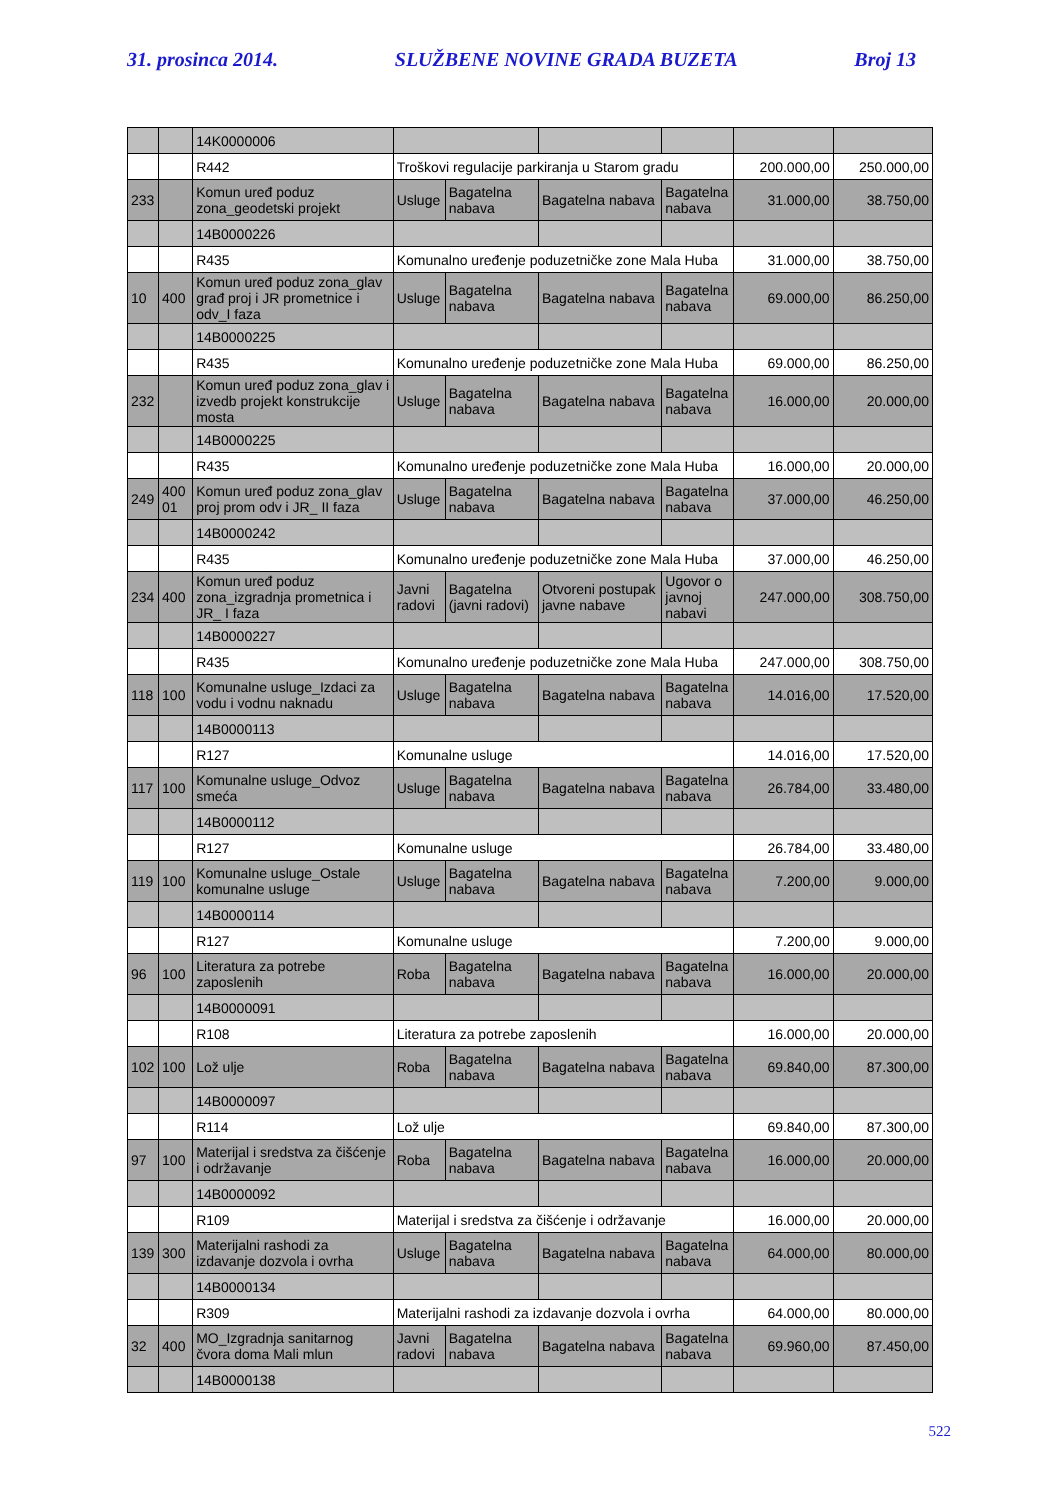31. prosinca 2014. SLUŽBENE NOVINE GRADA BUZETA Broj 13
| | | 14K0000006 | | | | | | |
| | | R442 | Troškovi regulacije parkiranja u Starom gradu | | | | 200.000,00 | 250.000,00 |
| 233 | | Komun uređ poduz zona_geodetski projekt | Usluge | Bagatelna nabava | Bagatelna nabava | Bagatelna nabava | 31.000,00 | 38.750,00 |
| | | 14B0000226 | | | | | | |
| | | R435 | Komunalno uređenje poduzetničke zone Mala Huba | | | | 31.000,00 | 38.750,00 |
| 10 | 400 | Komun uređ poduz zona_glav građ proj i JR prometnice i odv_I faza | Usluge | Bagatelna nabava | Bagatelna nabava | Bagatelna nabava | 69.000,00 | 86.250,00 |
| | | 14B0000225 | | | | | | |
| | | R435 | Komunalno uređenje poduzetničke zone Mala Huba | | | | 69.000,00 | 86.250,00 |
| 232 | | Komun uređ poduz zona_glav i izvedb projekt konstrukcije mosta | Usluge | Bagatelna nabava | Bagatelna nabava | Bagatelna nabava | 16.000,00 | 20.000,00 |
| | | 14B0000225 | | | | | | |
| | | R435 | Komunalno uređenje poduzetničke zone Mala Huba | | | | 16.000,00 | 20.000,00 |
| 249 | 400 01 | Komun uređ poduz zona_glav proj prom odv i JR_ II faza | Usluge | Bagatelna nabava | Bagatelna nabava | Bagatelna nabava | 37.000,00 | 46.250,00 |
| | | 14B0000242 | | | | | | |
| | | R435 | Komunalno uređenje poduzetničke zone Mala Huba | | | | 37.000,00 | 46.250,00 |
| 234 | 400 | Komun uređ poduz zona_izgradnja prometnica i JR_ I faza | Javni radovi | Bagatelna (javni radovi) | Otvoreni postupak javne nabave | Ugovor o javnoj nabavi | 247.000,00 | 308.750,00 |
| | | 14B0000227 | | | | | | |
| | | R435 | Komunalno uređenje poduzetničke zone Mala Huba | | | | 247.000,00 | 308.750,00 |
| 118 | 100 | Komunalne usluge_Izdaci za vodu i vodnu naknadu | Usluge | Bagatelna nabava | Bagatelna nabava | Bagatelna nabava | 14.016,00 | 17.520,00 |
| | | 14B0000113 | | | | | | |
| | | R127 | Komunalne usluge | | | | 14.016,00 | 17.520,00 |
| 117 | 100 | Komunalne usluge_Odvoz smeća | Usluge | Bagatelna nabava | Bagatelna nabava | Bagatelna nabava | 26.784,00 | 33.480,00 |
| | | 14B0000112 | | | | | | |
| | | R127 | Komunalne usluge | | | | 26.784,00 | 33.480,00 |
| 119 | 100 | Komunalne usluge_Ostale komunalne usluge | Usluge | Bagatelna nabava | Bagatelna nabava | Bagatelna nabava | 7.200,00 | 9.000,00 |
| | | 14B0000114 | | | | | | |
| | | R127 | Komunalne usluge | | | | 7.200,00 | 9.000,00 |
| 96 | 100 | Literatura za potrebe zaposlenih | Roba | Bagatelna nabava | Bagatelna nabava | Bagatelna nabava | 16.000,00 | 20.000,00 |
| | | 14B0000091 | | | | | | |
| | | R108 | Literatura za potrebe zaposlenih | | | | 16.000,00 | 20.000,00 |
| 102 | 100 | Lož ulje | Roba | Bagatelna nabava | Bagatelna nabava | Bagatelna nabava | 69.840,00 | 87.300,00 |
| | | 14B0000097 | | | | | | |
| | | R114 | Lož ulje | | | | 69.840,00 | 87.300,00 |
| 97 | 100 | Materijal i sredstva za čišćenje i održavanje | Roba | Bagatelna nabava | Bagatelna nabava | Bagatelna nabava | 16.000,00 | 20.000,00 |
| | | 14B0000092 | | | | | | |
| | | R109 | Materijal i sredstva za čišćenje i održavanje | | | | 16.000,00 | 20.000,00 |
| 139 | 300 | Materijalni rashodi za izdavanje dozvola i ovrha | Usluge | Bagatelna nabava | Bagatelna nabava | Bagatelna nabava | 64.000,00 | 80.000,00 |
| | | 14B0000134 | | | | | | |
| | | R309 | Materijalni rashodi za izdavanje dozvola i ovrha | | | | 64.000,00 | 80.000,00 |
| 32 | 400 | MO_Izgradnja sanitarnog čvora doma Mali mlun | Javni radovi | Bagatelna nabava | Bagatelna nabava | Bagatelna nabava | 69.960,00 | 87.450,00 |
| | | 14B0000138 | | | | | | |
522